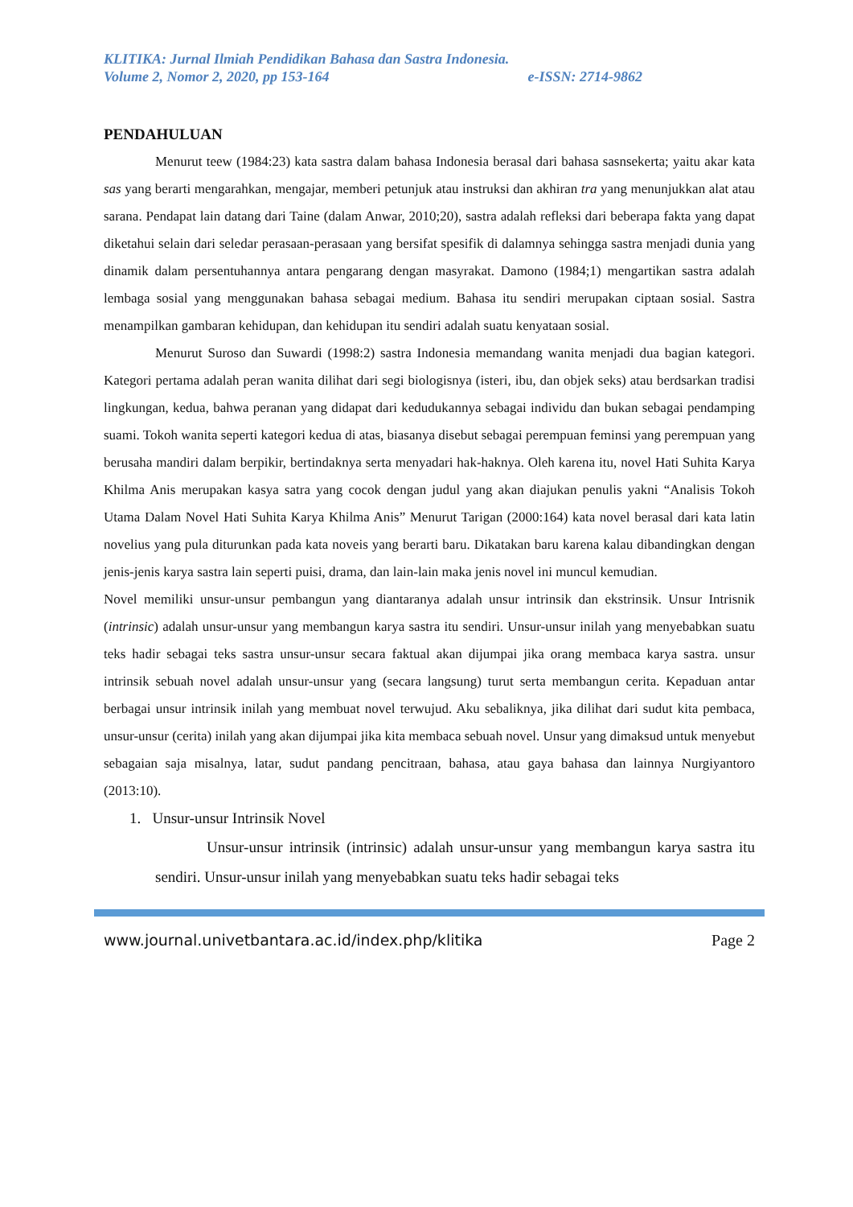KLITIKA: Jurnal Ilmiah Pendidikan Bahasa dan Sastra Indonesia.
Volume 2, Nomor 2, 2020, pp 153-164 e-ISSN: 2714-9862
PENDAHULUAN
Menurut teew (1984:23) kata sastra dalam bahasa Indonesia berasal dari bahasa sasnsekerta; yaitu akar kata sas yang berarti mengarahkan, mengajar, memberi petunjuk atau instruksi dan akhiran tra yang menunjukkan alat atau sarana. Pendapat lain datang dari Taine (dalam Anwar, 2010;20), sastra adalah refleksi dari beberapa fakta yang dapat diketahui selain dari seledar perasaan-perasaan yang bersifat spesifik di dalamnya sehingga sastra menjadi dunia yang dinamik dalam persentuhannya antara pengarang dengan masyrakat. Damono (1984;1) mengartikan sastra adalah lembaga sosial yang menggunakan bahasa sebagai medium. Bahasa itu sendiri merupakan ciptaan sosial. Sastra menampilkan gambaran kehidupan, dan kehidupan itu sendiri adalah suatu kenyataan sosial.
Menurut Suroso dan Suwardi (1998:2) sastra Indonesia memandang wanita menjadi dua bagian kategori. Kategori pertama adalah peran wanita dilihat dari segi biologisnya (isteri, ibu, dan objek seks) atau berdsarkan tradisi lingkungan, kedua, bahwa peranan yang didapat dari kedudukannya sebagai individu dan bukan sebagai pendamping suami. Tokoh wanita seperti kategori kedua di atas, biasanya disebut sebagai perempuan feminsi yang perempuan yang berusaha mandiri dalam berpikir, bertindaknya serta menyadari hak-haknya. Oleh karena itu, novel Hati Suhita Karya Khilma Anis merupakan kasya satra yang cocok dengan judul yang akan diajukan penulis yakni “Analisis Tokoh Utama Dalam Novel Hati Suhita Karya Khilma Anis” Menurut Tarigan (2000:164) kata novel berasal dari kata latin novelius yang pula diturunkan pada kata noveis yang berarti baru. Dikatakan baru karena kalau dibandingkan dengan jenis-jenis karya sastra lain seperti puisi, drama, dan lain-lain maka jenis novel ini muncul kemudian.
Novel memiliki unsur-unsur pembangun yang diantaranya adalah unsur intrinsik dan ekstrinsik. Unsur Intrisnik (intrinsic) adalah unsur-unsur yang membangun karya sastra itu sendiri. Unsur-unsur inilah yang menyebabkan suatu teks hadir sebagai teks sastra unsur-unsur secara faktual akan dijumpai jika orang membaca karya sastra. unsur intrinsik sebuah novel adalah unsur-unsur yang (secara langsung) turut serta membangun cerita. Kepaduan antar berbagai unsur intrinsik inilah yang membuat novel terwujud. Aku sebaliknya, jika dilihat dari sudut kita pembaca, unsur-unsur (cerita) inilah yang akan dijumpai jika kita membaca sebuah novel. Unsur yang dimaksud untuk menyebut sebagaian saja misalnya, latar, sudut pandang pencitraan, bahasa, atau gaya bahasa dan lainnya Nurgiyantoro (2013:10).
1. Unsur-unsur Intrinsik Novel
Unsur-unsur intrinsik (intrinsic) adalah unsur-unsur yang membangun karya sastra itu sendiri. Unsur-unsur inilah yang menyebabkan suatu teks hadir sebagai teks
www.journal.univetbantara.ac.id/index.php/klitika Page 2